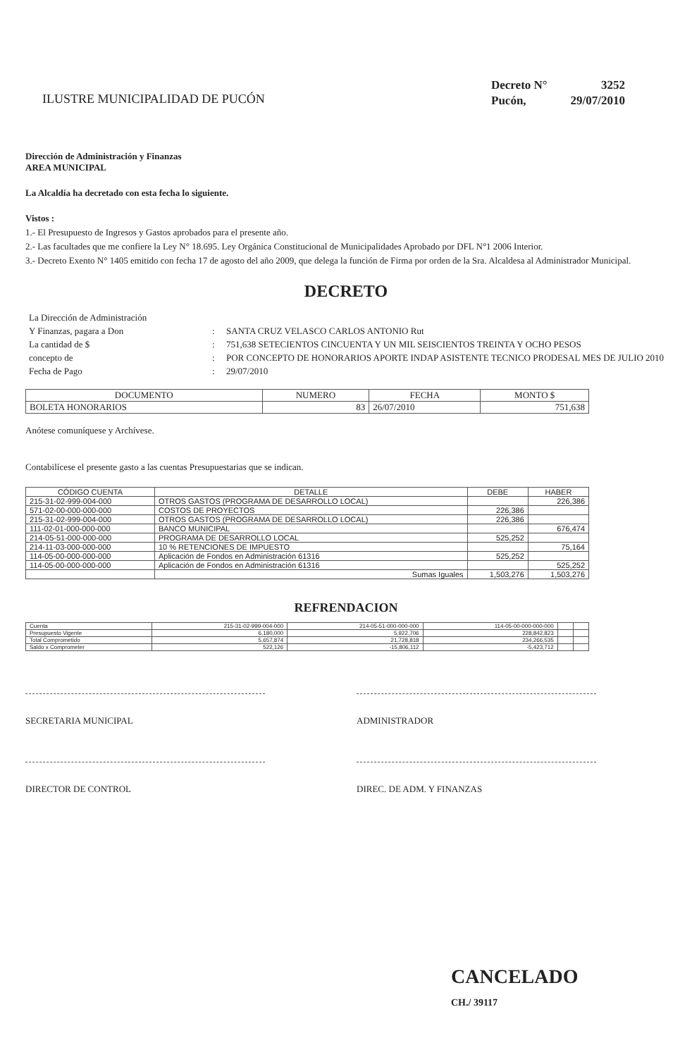ILUSTRE MUNICIPALIDAD DE PUCÓN
Decreto N° 3252
Pucón, 29/07/2010
Dirección de Administración y Finanzas
AREA MUNICIPAL
La Alcaldía ha decretado con esta fecha lo siguiente.
Vistos :
1.- El Presupuesto de Ingresos y Gastos aprobados para el presente año.
2.- Las facultades que me confiere la Ley N° 18.695. Ley Orgánica Constitucional de Municipalidades Aprobado por DFL N°1 2006 Interior.
3.- Decreto Exento N° 1405 emitido con fecha 17 de agosto del año 2009, que delega la función de Firma por orden de la Sra. Alcaldesa al Administrador Municipal.
DECRETO
La Dirección de Administración
Y Finanzas, pagara a Don
:
SANTA CRUZ VELASCO CARLOS ANTONIO Rut
La cantidad de $
:
751,638 SETECIENTOS CINCUENTA Y UN MIL SEISCIENTOS TREINTA Y OCHO PESOS
concepto de
:
POR CONCEPTO DE HONORARIOS APORTE INDAP ASISTENTE TECNICO PRODESAL MES DE JULIO 2010
Fecha de Pago
:
29/07/2010
| DOCUMENTO | NUMERO | FECHA | MONTO $ |
| --- | --- | --- | --- |
| BOLETA HONORARIOS | 83 | 26/07/2010 | 751,638 |
Anótese comuníquese y Archívese.
Contabilícese el presente gasto a las cuentas Presupuestarias que se indican.
| CÓDIGO CUENTA | DETALLE | DEBE | HABER |
| --- | --- | --- | --- |
| 215-31-02-999-004-000 | OTROS GASTOS (PROGRAMA DE DESARROLLO LOCAL) | | 226,386 |
| 571-02-00-000-000-000 | COSTOS DE PROYECTOS | 226,386 | |
| 215-31-02-999-004-000 | OTROS GASTOS (PROGRAMA DE DESARROLLO LOCAL) | 226,386 | |
| 111-02-01-000-000-000 | BANCO MUNICIPAL | | 676,474 |
| 214-05-51-000-000-000 | PROGRAMA DE DESARROLLO LOCAL | 525,252 | |
| 214-11-03-000-000-000 | 10 % RETENCIONES DE IMPUESTO | | 75,164 |
| 114-05-00-000-000-000 | Aplicación de Fondos en Administración 61316 | 525,252 | |
| 114-05-00-000-000-000 | Aplicación de Fondos en Administración 61316 | | 525,252 |
| | Sumas Iguales | 1,503,276 | 1,503,276 |
REFRENDACION
| Cuenta | 215-31-02-999-004-000 | 214-05-51-000-000-000 | 114-05-00-000-000-000 | | |
| Presupuesto Vigente | 6,180,000 | 5,922,706 | 228,842,823 | | |
| Total Comprometido | 5,657,874 | 21,728,818 | 234,266,535 | | |
| Saldo x Comprometer | 522,126 | -15,806,112 | -5,423,712 | | |
SECRETARIA MUNICIPAL ADMINISTRADOR
DIRECTOR DE CONTROL DIREC. DE ADM. Y FINANZAS
CANCELADO
CH./ 39117